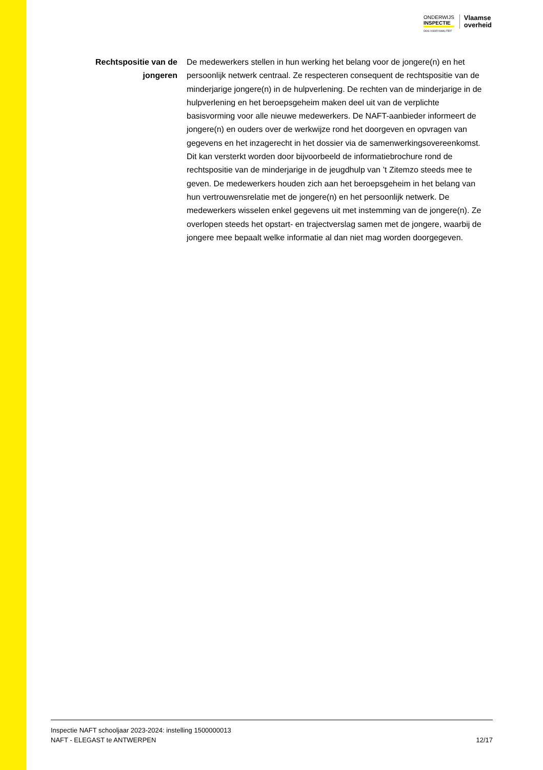ONDERWIJS
INSPECTIE
OOG VOOR KWALITEIT
Vlaamse
overheid
Rechtspositie van de jongeren
De medewerkers stellen in hun werking het belang voor de jongere(n) en het persoonlijk netwerk centraal. Ze respecteren consequent de rechtspositie van de minderjarige jongere(n) in de hulpverlening. De rechten van de minderjarige in de hulpverlening en het beroepsgeheim maken deel uit van de verplichte basisvorming voor alle nieuwe medewerkers. De NAFT-aanbieder informeert de jongere(n) en ouders over de werkwijze rond het doorgeven en opvragen van gegevens en het inzagerecht in het dossier via de samenwerkingsovereenkomst. Dit kan versterkt worden door bijvoorbeeld de informatiebrochure rond de rechtspositie van de minderjarige in de jeugdhulp van ’t Zitemzo steeds mee te geven. De medewerkers houden zich aan het beroepsgeheim in het belang van hun vertrouwensrelatie met de jongere(n) en het persoonlijk netwerk. De medewerkers wisselen enkel gegevens uit met instemming van de jongere(n). Ze overlopen steeds het opstart- en trajectverslag samen met de jongere, waarbij de jongere mee bepaalt welke informatie al dan niet mag worden doorgegeven.
Inspectie NAFT schooljaar 2023-2024: instelling 1500000013
NAFT - ELEGAST te ANTWERPEN 12/17